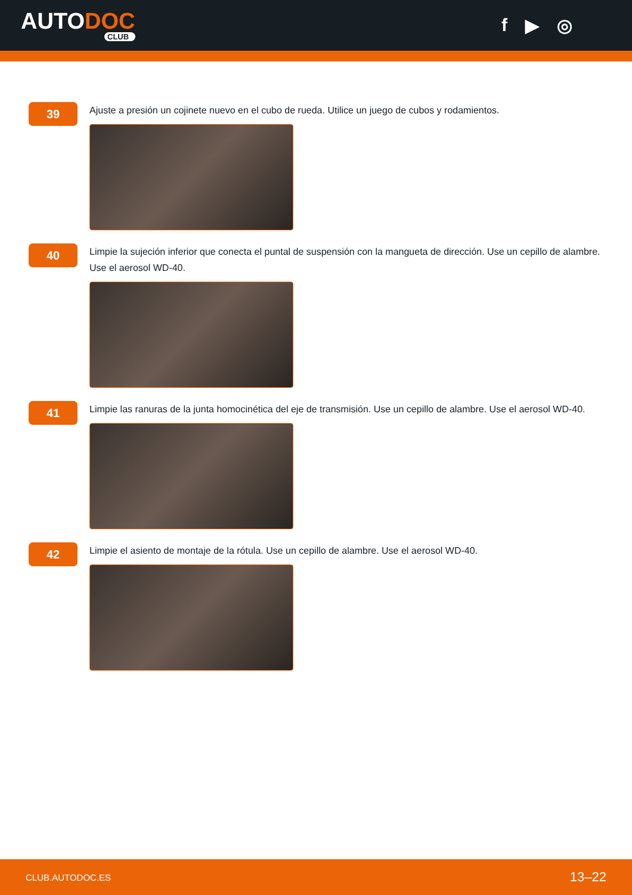AUTODOC
CLUB
f ▶ ◎
39
Ajuste a presión un cojinete nuevo en el cubo de rueda. Utilice un juego de cubos y rodamientos.
40
Limpie la sujeción inferior que conecta el puntal de suspensión con la mangueta de dirección. Use un cepillo de alambre. Use el aerosol WD-40.
41
Limpie las ranuras de la junta homocinética del eje de transmisión. Use un cepillo de alambre. Use el aerosol WD-40.
42
Limpie el asiento de montaje de la rótula. Use un cepillo de alambre. Use el aerosol WD-40.
CLUB.AUTODOC.ES 13–22